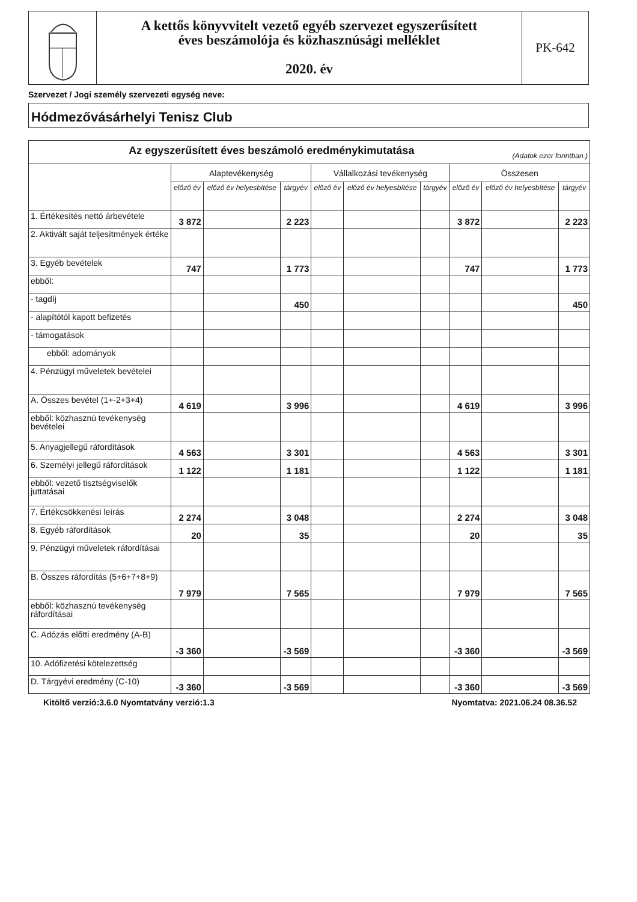A kettős könyvvitelt vezető egyéb szervezet egyszerűsített
éves beszámolója és közhasznúsági melléklet
2020. év
PK-642
Szervezet / Jogi személy szervezeti egység neve:
Hódmezővásárhelyi Tenisz Club
| Az egyszerűsített éves beszámoló eredménykimutatása (Adatok ezer forintban.) | | | | | | | | | |
| | Alaptevékenység | | | Vállalkozási tevékenység | | | Összesen | | |
| | előző év | előző év helyesbítése | tárgyév | előző év | előző év helyesbítése | tárgyév | előző év | előző év helyesbítése | tárgyév |
| 1. Értékesítés nettó árbevétele | 3 872 | | 2 223 | | | | 3 872 | | 2 223 |
| 2. Aktivált saját teljesítmények értéke | | | | | | | | | |
| 3. Egyéb bevételek | 747 | | 1 773 | | | | 747 | | 1 773 |
| ebből: | | | | | | | | | |
| - tagdíj | | | 450 | | | | | | 450 |
| - alapítótól kapott befizetés | | | | | | | | | |
| - támogatások | | | | | | | | | |
| ebből: adományok | | | | | | | | | |
| 4. Pénzügyi műveletek bevételei | | | | | | | | | |
| A. Összes bevétel (1+-2+3+4) | 4 619 | | 3 996 | | | | 4 619 | | 3 996 |
| ebből: közhasznú tevékenység bevételei | | | | | | | | | |
| 5. Anyagjellegű ráfordítások | 4 563 | | 3 301 | | | | 4 563 | | 3 301 |
| 6. Személyi jellegű ráfordítások | 1 122 | | 1 181 | | | | 1 122 | | 1 181 |
| ebből: vezető tisztségviselők juttatásai | | | | | | | | | |
| 7. Értékcsökkenési leírás | 2 274 | | 3 048 | | | | 2 274 | | 3 048 |
| 8. Egyéb ráfordítások | 20 | | 35 | | | | 20 | | 35 |
| 9. Pénzügyi műveletek ráfordításai | | | | | | | | | |
| B. Összes ráfordítás (5+6+7+8+9) | 7 979 | | 7 565 | | | | 7 979 | | 7 565 |
| ebből: közhasznú tevékenység ráfordításai | | | | | | | | | |
| C. Adózás előtti eredmény (A-B) | -3 360 | | -3 569 | | | | -3 360 | | -3 569 |
| 10. Adófizetési kötelezettség | | | | | | | | | |
| D. Tárgyévi eredmény (C-10) | -3 360 | | -3 569 | | | | -3 360 | | -3 569 |
Kitöltő verzió:3.6.0 Nyomtatvány verzió:1.3 Nyomtatva: 2021.06.24 08.36.52